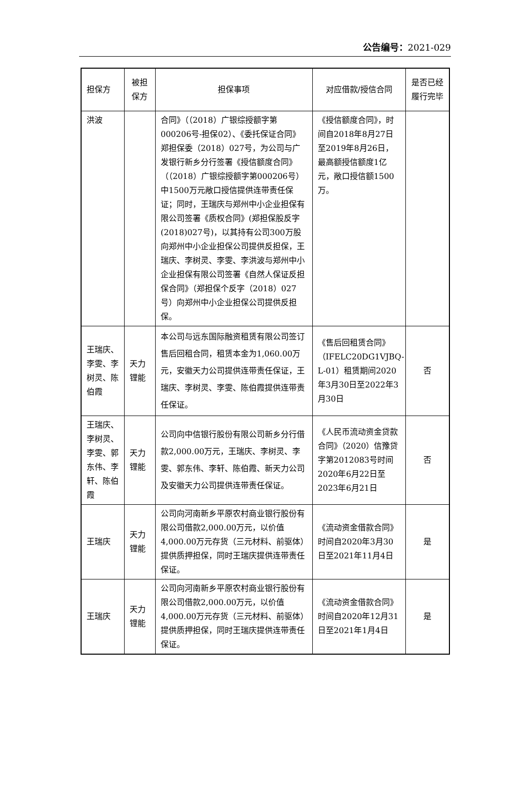公告编号：2021-029
| 担保方 | 被担保方 | 担保事项 | 对应借款/授信合同 | 是否已经履行完毕 |
| --- | --- | --- | --- | --- |
| 洪波 | | 合同》（（2018）广银综授额字第000206号-担保02）、《委托保证合同》郑担保委（2018）027号，为公司与广发银行新乡分行签署《授信额度合同》（（2018）广银综授额字第000206号）中1500万元敞口授信提供连带责任保证；同时，王瑞庆与郑州中小企业担保有限公司签署《质权合同》(郑担保股反字(2018)027号)，以其持有公司300万股向郑州中小企业担保公司提供反担保，王瑞庆、李树灵、李雯、李洪波与郑州中小企业担保有限公司签署《自然人保证反担保合同》（郑担保个反字（2018）027号）向郑州中小企业担保公司提供反担保。 | 《授信额度合同》，时间自2018年8月27日至2019年8月26日，最高额授信额度1亿元，敞口授信额1500万。 | |
| 王瑞庆、李雯、李树灵、陈伯霞 | 天力锂能 | 本公司与远东国际融资租赁有限公司签订售后回租合同，租赁本金为1,060.00万元，安徽天力公司提供连带责任保证，王瑞庆、李树灵、李雯、陈伯霞提供连带责任保证。 | 《售后回租赁合同》（IFELC20DG1VJBQ-L-01）租赁期间2020年3月30日至2022年3月30日 | 否 |
| 王瑞庆、李树灵、李雯、郭东伟、李轩、陈伯霞 | 天力锂能 | 公司向中信银行股份有限公司新乡分行借款2,000.00万元，王瑞庆、李树灵、李雯、郭东伟、李轩、陈伯霞、新天力公司及安徽天力公司提供连带责任保证。 | 《人民币流动资金贷款合同》（2020）信豫贷字第2012083号时间2020年6月22日至2023年6月21日 | 否 |
| 王瑞庆 | 天力锂能 | 公司向河南新乡平原农村商业银行股份有限公司借款2,000.00万元，以价值4,000.00万元存货（三元材料、前驱体）提供质押担保，同时王瑞庆提供连带责任保证。 | 《流动资金借款合同》时间自2020年3月30日至2021年11月4日 | 是 |
| 王瑞庆 | 天力锂能 | 公司向河南新乡平原农村商业银行股份有限公司借款2,000.00万元，以价值4,000.00万元存货（三元材料、前驱体）提供质押担保，同时王瑞庆提供连带责任保证。 | 《流动资金借款合同》时间自2020年12月31日至2021年1月4日 | 是 |